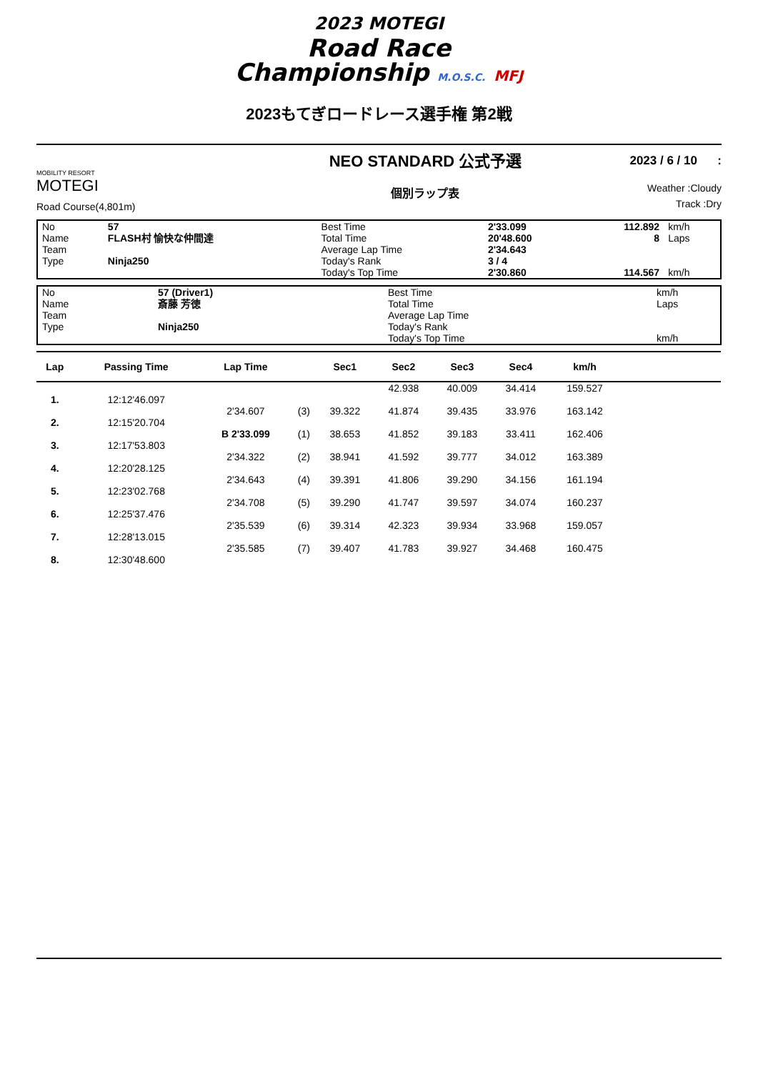2023 MOTEGI
Road Race
Championship M.O.S.C. MFJ
2023もてぎロードレース選手権 第2戦
MOBILITY RESORT
MOTEGI
Road Course(4,801m)
NEO STANDARD 公式予選
個別ラップ表
2023 / 6 / 10 :
Weather :Cloudy
Track :Dry
| No | 57 | Best Time | 2'33.099 | 112.892 | km/h |
| Name | FLASH村 愉快な仲間達 | Total Time | 20'48.600 | 8 | Laps |
| Team | | Average Lap Time | 2'34.643 | | |
| Type | Ninja250 | Today's Rank | 3 / 4 | | |
| | | Today's Top Time | 2'30.860 | 114.567 | km/h |
| No | 57 (Driver1) | Best Time | | | km/h |
| Name | 斎藤 芳徳 | Total Time | | | Laps |
| Team | | Average Lap Time | | | |
| Type | Ninja250 | Today's Rank | | | |
| | | Today's Top Time | | | km/h |
| Lap | Passing Time | Lap Time | | Sec1 | Sec2 | Sec3 | Sec4 | km/h | |
| --- | --- | --- | --- | --- | --- | --- | --- | --- | --- |
| | | | | | 42.938 | 40.009 | 34.414 | 159.527 | |
| 1. | 12:12'46.097 | | | | | | | | |
| | | 2'34.607 | (3) | 39.322 | 41.874 | 39.435 | 33.976 | 163.142 | |
| 2. | 12:15'20.704 | | | | | | | | |
| | | B 2'33.099 | (1) | 38.653 | 41.852 | 39.183 | 33.411 | 162.406 | |
| 3. | 12:17'53.803 | | | | | | | | |
| | | 2'34.322 | (2) | 38.941 | 41.592 | 39.777 | 34.012 | 163.389 | |
| 4. | 12:20'28.125 | | | | | | | | |
| | | 2'34.643 | (4) | 39.391 | 41.806 | 39.290 | 34.156 | 161.194 | |
| 5. | 12:23'02.768 | | | | | | | | |
| | | 2'34.708 | (5) | 39.290 | 41.747 | 39.597 | 34.074 | 160.237 | |
| 6. | 12:25'37.476 | | | | | | | | |
| | | 2'35.539 | (6) | 39.314 | 42.323 | 39.934 | 33.968 | 159.057 | |
| 7. | 12:28'13.015 | | | | | | | | |
| | | 2'35.585 | (7) | 39.407 | 41.783 | 39.927 | 34.468 | 160.475 | |
| 8. | 12:30'48.600 | | | | | | | | |